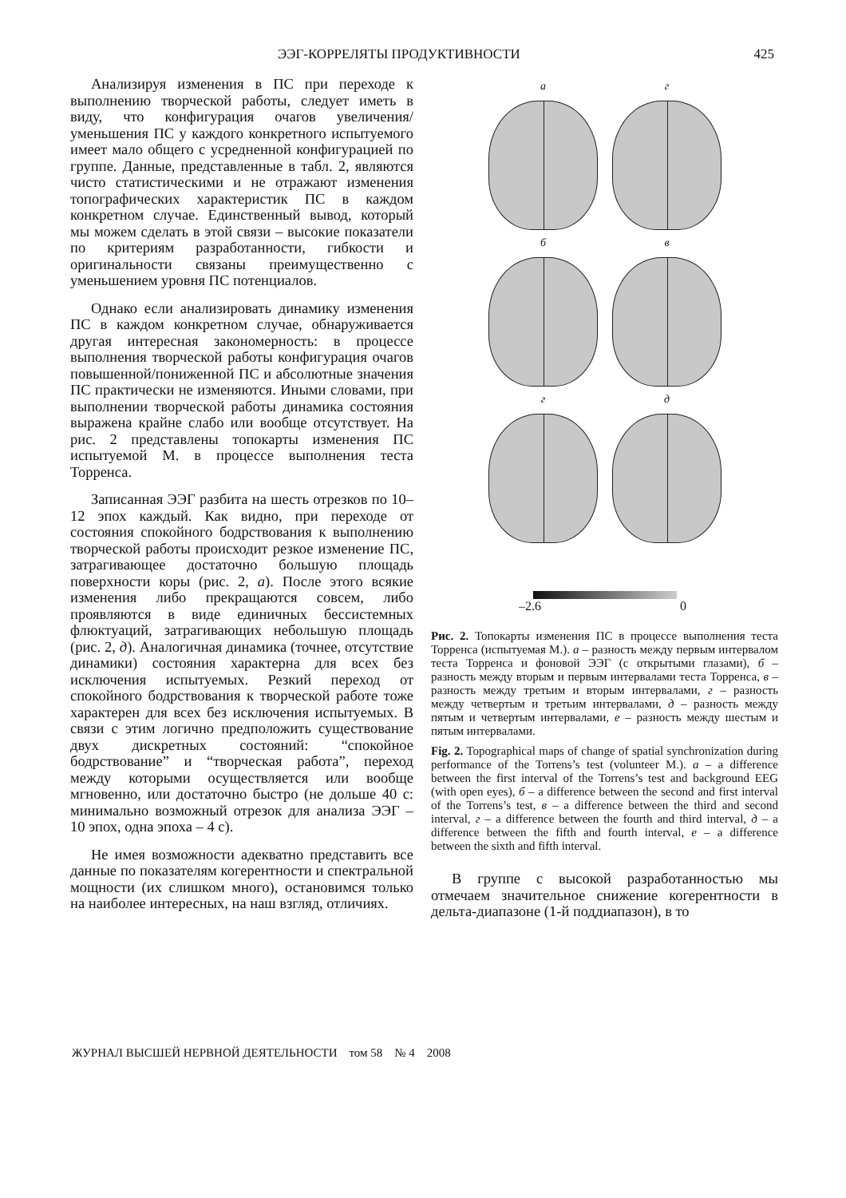ЭЭГ-КОРРЕЛЯТЫ ПРОДУКТИВНОСТИ 425
Анализируя изменения в ПС при переходе к выполнению творческой работы, следует иметь в виду, что конфигурация очагов увеличения/уменьшения ПС у каждого конкретного испытуемого имеет мало общего с усредненной конфигурацией по группе. Данные, представленные в табл. 2, являются чисто статистическими и не отражают изменения топографических характеристик ПС в каждом конкретном случае. Единственный вывод, который мы можем сделать в этой связи – высокие показатели по критериям разработанности, гибкости и оригинальности связаны преимущественно с уменьшением уровня ПС потенциалов.
Однако если анализировать динамику изменения ПС в каждом конкретном случае, обнаруживается другая интересная закономерность: в процессе выполнения творческой работы конфигурация очагов повышенной/пониженной ПС и абсолютные значения ПС практически не изменяются. Иными словами, при выполнении творческой работы динамика состояния выражена крайне слабо или вообще отсутствует. На рис. 2 представлены топокарты изменения ПС испытуемой М. в процессе выполнения теста Торренса.
Записанная ЭЭГ разбита на шесть отрезков по 10–12 эпох каждый. Как видно, при переходе от состояния спокойного бодрствования к выполнению творческой работы происходит резкое изменение ПС, затрагивающее достаточно большую площадь поверхности коры (рис. 2, а). После этого всякие изменения либо прекращаются совсем, либо проявляются в виде единичных бессистемных флюктуаций, затрагивающих небольшую площадь (рис. 2, д). Аналогичная динамика (точнее, отсутствие динамики) состояния характерна для всех без исключения испытуемых. Резкий переход от спокойного бодрствования к творческой работе тоже характерен для всех без исключения испытуемых. В связи с этим логично предположить существование двух дискретных состояний: “спокойное бодрствование” и “творческая работа”, переход между которыми осуществляется или вообще мгновенно, или достаточно быстро (не дольше 40 с: минимально возможный отрезок для анализа ЭЭГ – 10 эпох, одна эпоха – 4 с).
Не имея возможности адекватно представить все данные по показателям когерентности и спектральной мощности (их слишком много), остановимся только на наиболее интересных, на наш взгляд, отличиях.
а
г
б
в
г
д
–2.6 0
Рис. 2. Топокарты изменения ПС в процессе выполнения теста Торренса (испытуемая М.). а – разность между первым интервалом теста Торренса и фоновой ЭЭГ (с открытыми глазами), б – разность между вторым и первым интервалами теста Торренса, в – разность между третьим и вторым интервалами, г – разность между четвертым и третьим интервалами, д – разность между пятым и четвертым интервалами, е – разность между шестым и пятым интервалами.
Fig. 2. Topographical maps of change of spatial synchronization during performance of the Torrens’s test (volunteer M.). а – a difference between the first interval of the Torrens’s test and background EEG (with open eyes), б – a difference between the second and first interval of the Torrens’s test, в – a difference between the third and second interval, г – a difference between the fourth and third interval, д – a difference between the fifth and fourth interval, е – a difference between the sixth and fifth interval.
В группе с высокой разработанностью мы отмечаем значительное снижение когерентности в дельта-диапазоне (1-й поддиапазон), в то
ЖУРНАЛ ВЫСШЕЙ НЕРВНОЙ ДЕЯТЕЛЬНОСТИ том 58 № 4 2008